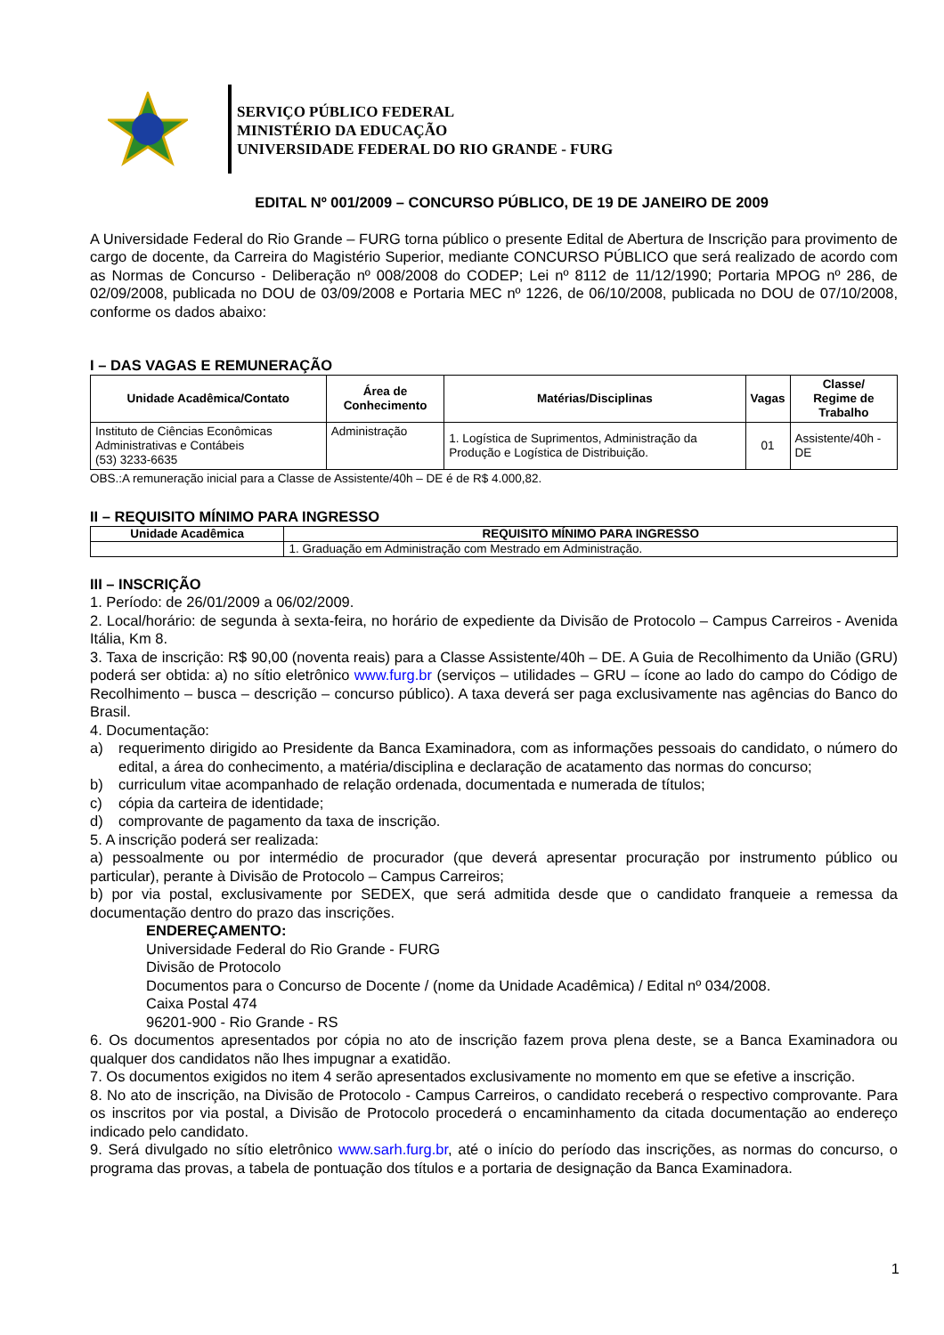SERVIÇO PÚBLICO FEDERAL
MINISTÉRIO DA EDUCAÇÃO
UNIVERSIDADE FEDERAL DO RIO GRANDE - FURG
EDITAL Nº 001/2009 – CONCURSO PÚBLICO, DE 19 DE JANEIRO DE 2009
A Universidade Federal do Rio Grande – FURG torna público o presente Edital de Abertura de Inscrição para provimento de cargo de docente, da Carreira do Magistério Superior, mediante CONCURSO PÚBLICO que será realizado de acordo com as Normas de Concurso - Deliberação nº 008/2008 do CODEP; Lei nº 8112 de 11/12/1990; Portaria MPOG nº 286, de 02/09/2008, publicada no DOU de 03/09/2008 e Portaria MEC nº 1226, de 06/10/2008, publicada no DOU de 07/10/2008, conforme os dados abaixo:
I – DAS VAGAS E REMUNERAÇÃO
| Unidade Acadêmica/Contato | Área de Conhecimento | Matérias/Disciplinas | Vagas | Classe/ Regime de Trabalho |
| --- | --- | --- | --- | --- |
| Instituto de Ciências Econômicas Administrativas e Contábeis (53) 3233-6635 | Administração | 1. Logística de Suprimentos, Administração da Produção e Logística de Distribuição. | 01 | Assistente/40h - DE |
OBS.:A remuneração inicial para a Classe de Assistente/40h – DE é de R$ 4.000,82.
II – REQUISITO MÍNIMO PARA INGRESSO
| Unidade Acadêmica | REQUISITO MÍNIMO PARA INGRESSO |
| --- | --- |
| | 1. Graduação em Administração com Mestrado em Administração. |
III – INSCRIÇÃO
1. Período: de 26/01/2009 a 06/02/2009.
2. Local/horário: de segunda à sexta-feira, no horário de expediente da Divisão de Protocolo – Campus Carreiros - Avenida Itália, Km 8.
3. Taxa de inscrição: R$ 90,00 (noventa reais) para a Classe Assistente/40h – DE. A Guia de Recolhimento da União (GRU) poderá ser obtida: a) no sítio eletrônico www.furg.br (serviços – utilidades – GRU – ícone ao lado do campo do Código de Recolhimento – busca – descrição – concurso público). A taxa deverá ser paga exclusivamente nas agências do Banco do Brasil.
4. Documentação:
a) requerimento dirigido ao Presidente da Banca Examinadora, com as informações pessoais do candidato, o número do edital, a área do conhecimento, a matéria/disciplina e declaração de acatamento das normas do concurso;
b) curriculum vitae acompanhado de relação ordenada, documentada e numerada de títulos;
c) cópia da carteira de identidade;
d) comprovante de pagamento da taxa de inscrição.
5. A inscrição poderá ser realizada:
a) pessoalmente ou por intermédio de procurador (que deverá apresentar procuração por instrumento público ou particular), perante à Divisão de Protocolo – Campus Carreiros;
b) por via postal, exclusivamente por SEDEX, que será admitida desde que o candidato franqueie a remessa da documentação dentro do prazo das inscrições.
ENDEREÇAMENTO:
Universidade Federal do Rio Grande - FURG
Divisão de Protocolo
Documentos para o Concurso de Docente / (nome da Unidade Acadêmica) / Edital nº 034/2008.
Caixa Postal 474
96201-900 - Rio Grande - RS
6. Os documentos apresentados por cópia no ato de inscrição fazem prova plena deste, se a Banca Examinadora ou qualquer dos candidatos não lhes impugnar a exatidão.
7. Os documentos exigidos no item 4 serão apresentados exclusivamente no momento em que se efetive a inscrição.
8. No ato de inscrição, na Divisão de Protocolo - Campus Carreiros, o candidato receberá o respectivo comprovante. Para os inscritos por via postal, a Divisão de Protocolo procederá o encaminhamento da citada documentação ao endereço indicado pelo candidato.
9. Será divulgado no sítio eletrônico www.sarh.furg.br, até o início do período das inscrições, as normas do concurso, o programa das provas, a tabela de pontuação dos títulos e a portaria de designação da Banca Examinadora.
1